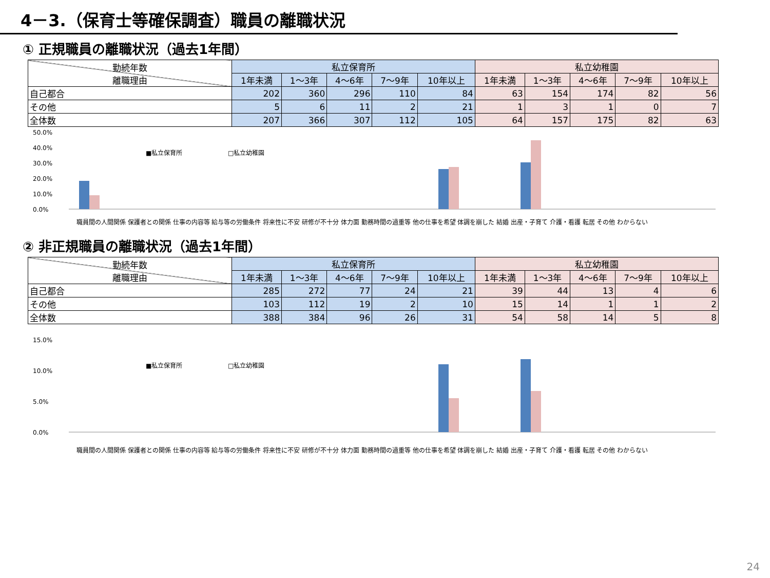4－3.（保育士等確保調査）職員の離職状況
① 正規職員の離職状況（過去1年間）
| 勤続年数 離職理由 | 私立保育所 | | | | | 私立幼稚園 | | | | |
| --- | --- | --- | --- | --- | --- | --- | --- | --- | --- | --- |
| | 1年未満 | 1～3年 | 4～6年 | 7～9年 | 10年以上 | 1年未満 | 1～3年 | 4～6年 | 7～9年 | 10年以上 |
| 自己都合 | 202 | 360 | 296 | 110 | 84 | 63 | 154 | 174 | 82 | 56 |
| その他 | 5 | 6 | 11 | 2 | 21 | 1 | 3 | 1 | 0 | 7 |
| 全体数 | 207 | 366 | 307 | 112 | 105 | 64 | 157 | 175 | 82 | 63 |
50.0%
40.0%
30.0%
20.0%
10.0%
0.0%
■私立保育所
□私立幼稚園
職員間の人間関係 保護者との関係 仕事の内容等 給与等の労働条件 将来性に不安 研修が不十分 体力面 勤務時間の過重等 他の仕事を希望 体調を崩した 結婚 出産・子育て 介護・看護 転居 その他 わからない
② 非正規職員の離職状況（過去1年間）
| 勤続年数 離職理由 | 私立保育所 | | | | | 私立幼稚園 | | | | |
| --- | --- | --- | --- | --- | --- | --- | --- | --- | --- | --- |
| | 1年未満 | 1～3年 | 4～6年 | 7～9年 | 10年以上 | 1年未満 | 1～3年 | 4～6年 | 7～9年 | 10年以上 |
| 自己都合 | 285 | 272 | 77 | 24 | 21 | 39 | 44 | 13 | 4 | 6 |
| その他 | 103 | 112 | 19 | 2 | 10 | 15 | 14 | 1 | 1 | 2 |
| 全体数 | 388 | 384 | 96 | 26 | 31 | 54 | 58 | 14 | 5 | 8 |
15.0%
10.0%
5.0%
0.0%
■私立保育所
□私立幼稚園
職員間の人間関係 保護者との関係 仕事の内容等 給与等の労働条件 将来性に不安 研修が不十分 体力面 勤務時間の過重等 他の仕事を希望 体調を崩した 結婚 出産・子育て 介護・看護 転居 その他 わからない
24